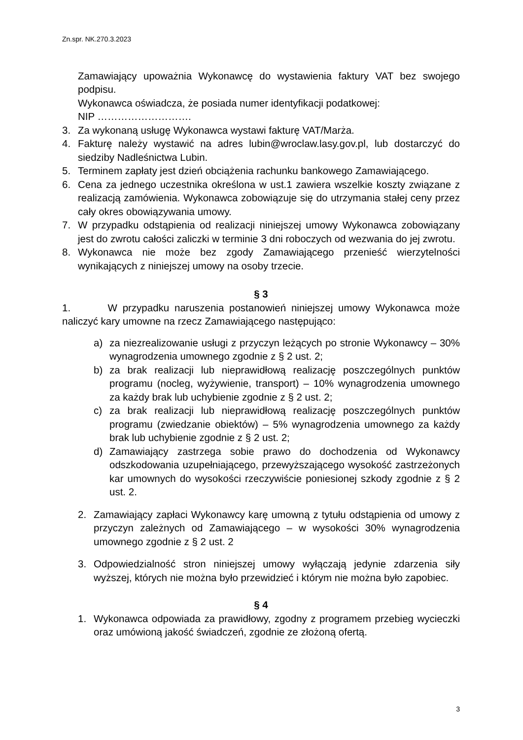Zn.spr. NK.270.3.2023
Zamawiający upoważnia Wykonawcę do wystawienia faktury VAT bez swojego podpisu.
Wykonawca oświadcza, że posiada numer identyfikacji podatkowej:
NIP ……………………….
3. Za wykonaną usługę Wykonawca wystawi fakturę VAT/Marża.
4. Fakturę należy wystawić na adres lubin@wroclaw.lasy.gov.pl, lub dostarczyć do siedziby Nadleśnictwa Lubin.
5. Terminem zapłaty jest dzień obciążenia rachunku bankowego Zamawiającego.
6. Cena za jednego uczestnika określona w ust.1 zawiera wszelkie koszty związane z realizacją zamówienia. Wykonawca zobowiązuje się do utrzymania stałej ceny przez cały okres obowiązywania umowy.
7. W przypadku odstąpienia od realizacji niniejszej umowy Wykonawca zobowiązany jest do zwrotu całości zaliczki w terminie 3 dni roboczych od wezwania do jej zwrotu.
8. Wykonawca nie może bez zgody Zamawiającego przenieść wierzytelności wynikających z niniejszej umowy na osoby trzecie.
§ 3
1. W przypadku naruszenia postanowień niniejszej umowy Wykonawca może naliczyć kary umowne na rzecz Zamawiającego następująco:
a) za niezrealizowanie usługi z przyczyn leżących po stronie Wykonawcy – 30% wynagrodzenia umownego zgodnie z § 2 ust. 2;
b) za brak realizacji lub nieprawidłową realizację poszczególnych punktów programu (nocleg, wyżywienie, transport) – 10% wynagrodzenia umownego za każdy brak lub uchybienie zgodnie z § 2 ust. 2;
c) za brak realizacji lub nieprawidłową realizację poszczególnych punktów programu (zwiedzanie obiektów) – 5% wynagrodzenia umownego za każdy brak lub uchybienie zgodnie z § 2 ust. 2;
d) Zamawiający zastrzega sobie prawo do dochodzenia od Wykonawcy odszkodowania uzupełniającego, przewyższającego wysokość zastrzeżonych kar umownych do wysokości rzeczywiście poniesionej szkody zgodnie z § 2 ust. 2.
2. Zamawiający zapłaci Wykonawcy karę umowną z tytułu odstąpienia od umowy z przyczyn zależnych od Zamawiającego – w wysokości 30% wynagrodzenia umownego zgodnie z § 2 ust. 2
3. Odpowiedzialność stron niniejszej umowy wyłączają jedynie zdarzenia siły wyższej, których nie można było przewidzieć i którym nie można było zapobiec.
§ 4
1. Wykonawca odpowiada za prawidłowy, zgodny z programem przebieg wycieczki oraz umówioną jakość świadczeń, zgodnie ze złożoną ofertą.
3